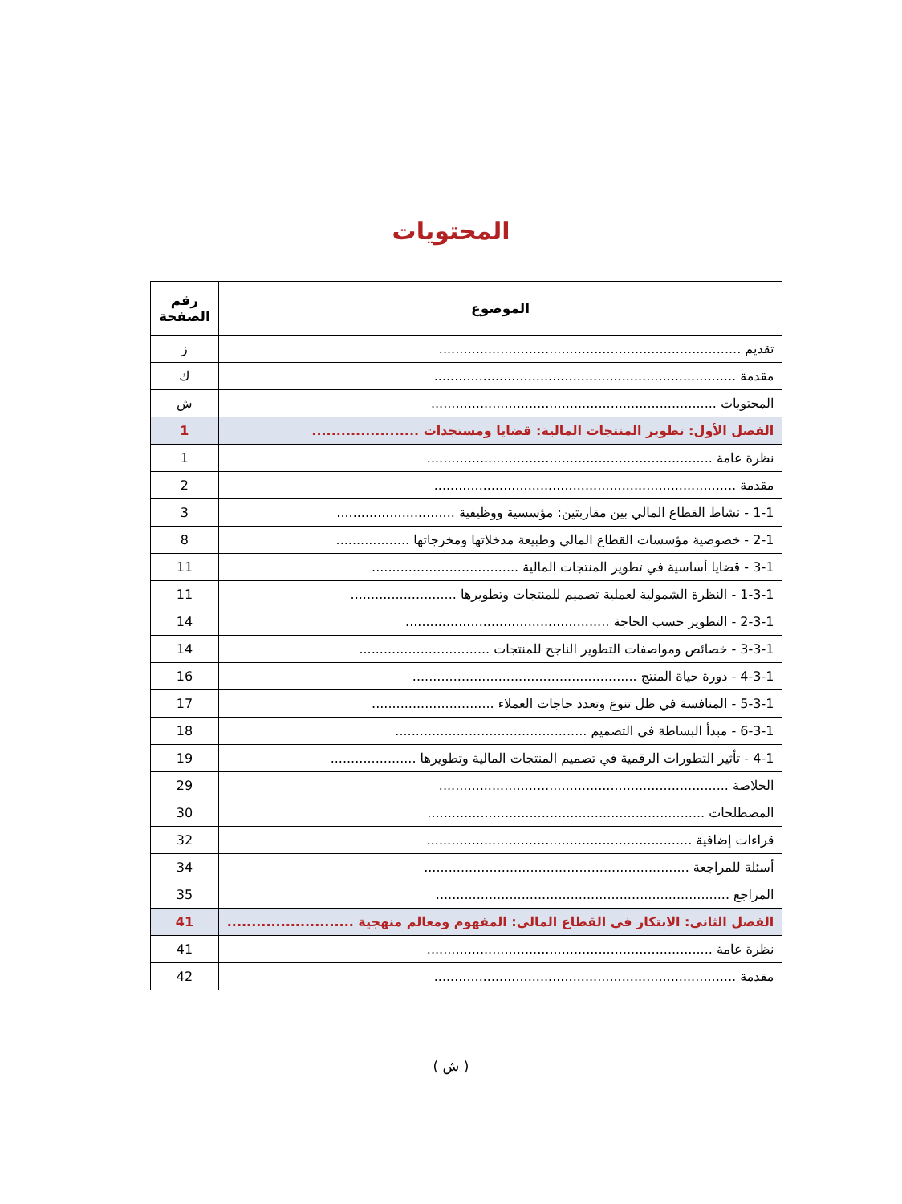المحتويات
| الموضوع | رقم الصفحة |
| --- | --- |
| تقديم .......................................................................... | ز |
| مقدمة .......................................................................... | ك |
| المحتويات ...................................................................... | ش |
| الفصل الأول: تطوير المنتجات المالية: قضايا ومستجدات ...................... | 1 |
| نظرة عامة ...................................................................... | 1 |
| مقدمة .......................................................................... | 2 |
| 1-1 - نشاط القطاع المالي بين مقاربتين: مؤسسية ووظيفية ............................. | 3 |
| 2-1 - خصوصية مؤسسات القطاع المالي وطبيعة مدخلاتها ومخرجاتها .................. | 8 |
| 3-1 - قضايا أساسية في تطوير المنتجات المالية .................................... | 11 |
| 1-3-1 - النظرة الشمولية لعملية تصميم للمنتجات وتطويرها .......................... | 11 |
| 2-3-1 - التطوير حسب الحاجة .................................................. | 14 |
| 3-3-1 - خصائص ومواصفات التطوير الناجح للمنتجات ................................ | 14 |
| 4-3-1 - دورة حياة المنتج ....................................................... | 16 |
| 5-3-1 - المنافسة في ظل تنوع وتعدد حاجات العملاء .............................. | 17 |
| 6-3-1 - مبدأ البساطة في التصميم ............................................... | 18 |
| 4-1 - تأثير التطورات الرقمية في تصميم المنتجات المالية وتطويرها ..................... | 19 |
| الخلاصة ....................................................................... | 29 |
| المصطلحات .................................................................... | 30 |
| قراءات إضافية ................................................................. | 32 |
| أسئلة للمراجعة ................................................................. | 34 |
| المراجع ........................................................................ | 35 |
| الفصل الثاني: الابتكار في القطاع المالي: المفهوم ومعالم منهجية .......................... | 41 |
| نظرة عامة ...................................................................... | 41 |
| مقدمة .......................................................................... | 42 |
( ش )